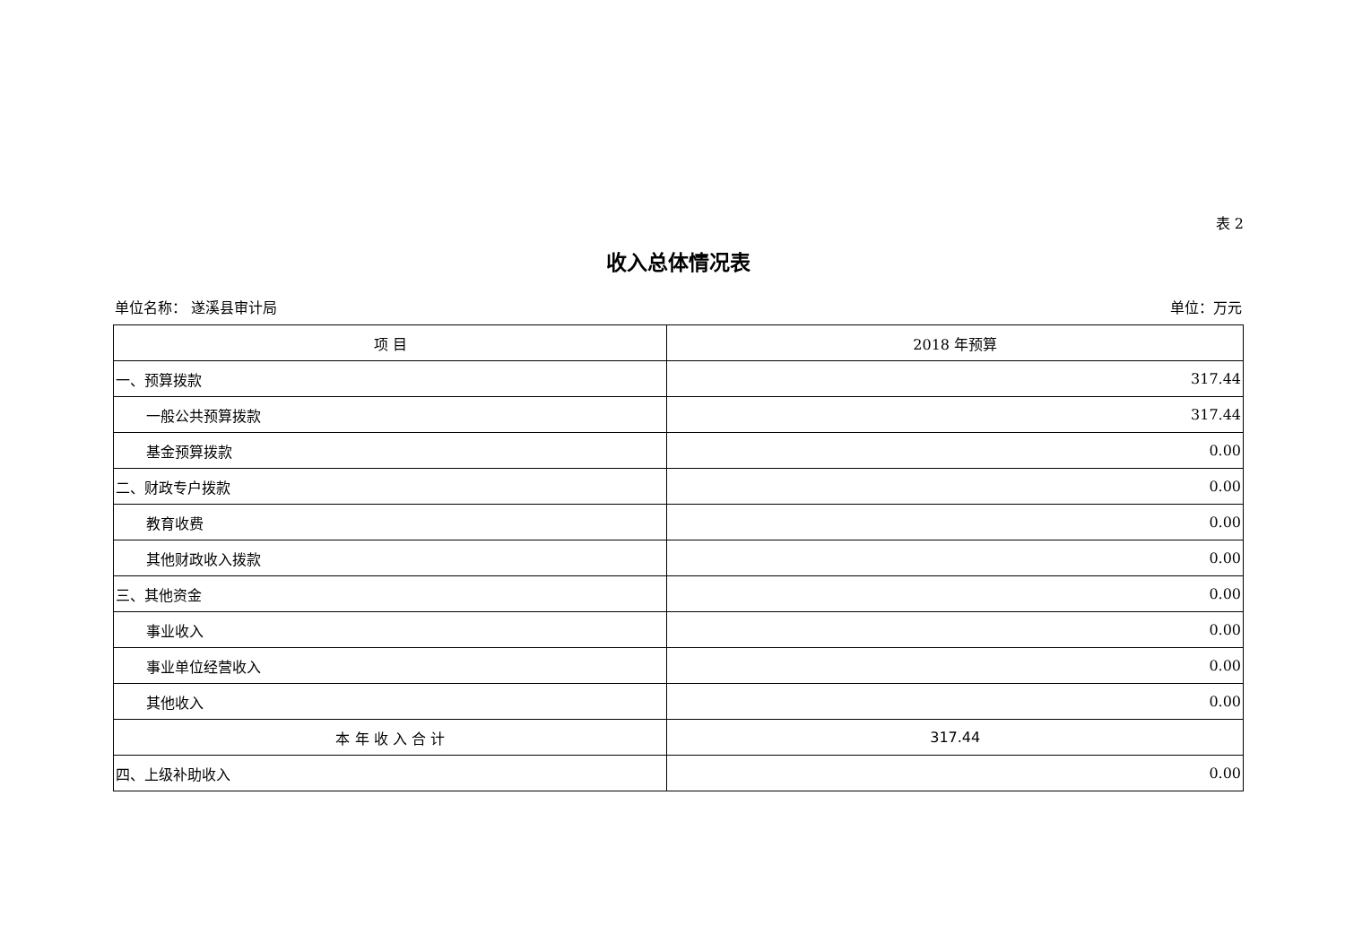表 2
收入总体情况表
单位名称： 遂溪县审计局 单位：万元
| 项 目 | 2018 年预算 |
| --- | --- |
| 一、预算拨款 | 317.44 |
| 一般公共预算拨款 | 317.44 |
| 基金预算拨款 | 0.00 |
| 二、财政专户拨款 | 0.00 |
| 教育收费 | 0.00 |
| 其他财政收入拨款 | 0.00 |
| 三、其他资金 | 0.00 |
| 事业收入 | 0.00 |
| 事业单位经营收入 | 0.00 |
| 其他收入 | 0.00 |
| 本 年 收 入 合 计 | 317.44 |
| 四、上级补助收入 | 0.00 |